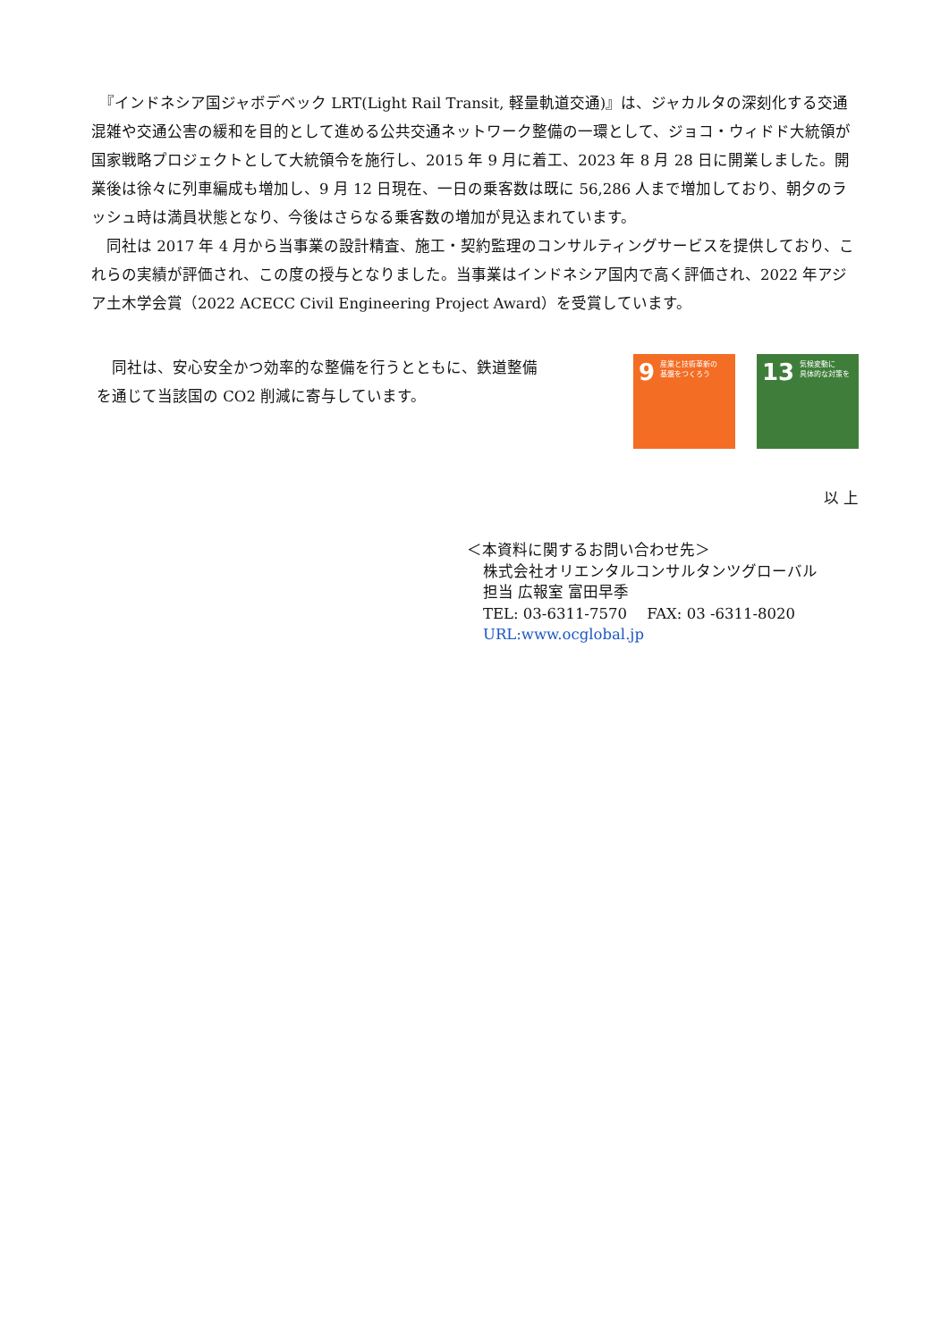『インドネシア国ジャボデベック LRT(Light Rail Transit, 軽量軌道交通)』は、ジャカルタの深刻化する交通混雑や交通公害の緩和を目的として進める公共交通ネットワーク整備の一環として、ジョコ・ウィドド大統領が国家戦略プロジェクトとして大統領令を施行し、2015 年 9 月に着工、2023 年 8 月 28 日に開業しました。開業後は徐々に列車編成も増加し、9 月 12 日現在、一日の乗客数は既に 56,286 人まで増加しており、朝夕のラッシュ時は満員状態となり、今後はさらなる乗客数の増加が見込まれています。
　同社は 2017 年 4 月から当事業の設計精査、施工・契約監理のコンサルティングサービスを提供しており、これらの実績が評価され、この度の授与となりました。当事業はインドネシア国内で高く評価され、2022 年アジア土木学会賞（2022 ACECC Civil Engineering Project Award）を受賞しています。
　同社は、安心安全かつ効率的な整備を行うとともに、鉄道整備を通じて当該国の CO2 削減に寄与しています。
9 産業と技術革新の
基盤をつくろう
13 気候変動に
具体的な対策を
以 上
＜本資料に関するお問い合わせ先＞
株式会社オリエンタルコンサルタンツグローバル
担当 広報室 富田早季
TEL: 03-6311-7570 　FAX: 03 -6311-8020
URL:www.ocglobal.jp